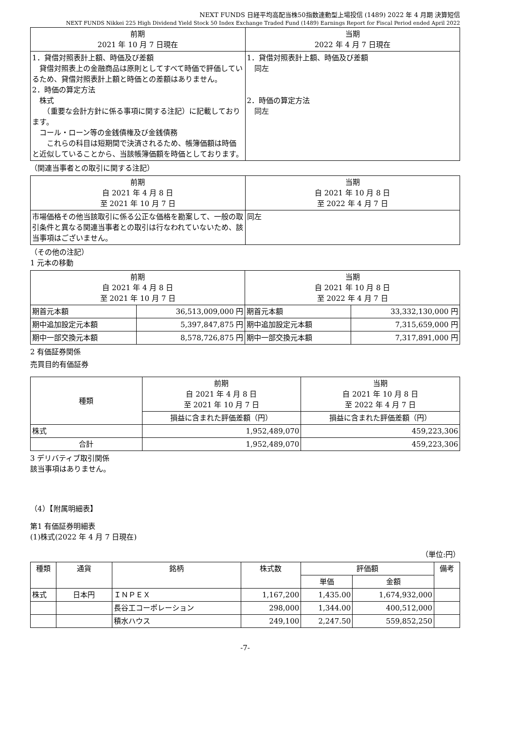NEXT FUNDS 日経平均高配当株50指数連動型上場投信 (1489) 2022 年 4 月期 決算短信
NEXT FUNDS Nikkei 225 High Dividend Yield Stock 50 Index Exchange Traded Fund (1489) Earnings Report for Fiscal Period ended April 2022
| 前期 2021 年 10 月 7 日現在 | 当期 2022 年 4 月 7 日現在 |
| --- | --- |
| 1．貸借対照表計上額、時価及び差額 貸借対照表上の金融商品は原則としてすべて時価で評価しているため、貸借対照表計上額と時価との差額はありません。 2．時価の算定方法 株式 （重要な会計方針に係る事項に関する注記）に記載しております。 コール・ローン等の金銭債権及び金銭債務 これらの科目は短期間で決済されるため、帳簿価額は時価と近似していることから、当該帳簿価額を時価としております。 | 1．貸借対照表計上額、時価及び差額 同左 2．時価の算定方法 同左 |
（関連当事者との取引に関する注記）
| 前期 自 2021 年 4 月 8 日 至 2021 年 10 月 7 日 | 当期 自 2021 年 10 月 8 日 至 2022 年 4 月 7 日 |
| --- | --- |
| 市場価格その他当該取引に係る公正な価格を勘案して、一般の取引条件と異なる関連当事者との取引は行なわれていないため、該当事項はございません。 | 同左 |
（その他の注記）
1 元本の移動
| 前期 自 2021 年 4 月 8 日 至 2021 年 10 月 7 日 | | 当期 自 2021 年 10 月 8 日 至 2022 年 4 月 7 日 | |
| --- | --- | --- | --- |
| 期首元本額 | 36,513,009,000 円 | 期首元本額 | 33,332,130,000 円 |
| 期中追加設定元本額 | 5,397,847,875 円 | 期中追加設定元本額 | 7,315,659,000 円 |
| 期中一部交換元本額 | 8,578,726,875 円 | 期中一部交換元本額 | 7,317,891,000 円 |
2 有価証券関係
売買目的有価証券
| 種類 | 前期 自 2021 年 4 月 8 日 至 2021 年 10 月 7 日 | 当期 自 2021 年 10 月 8 日 至 2022 年 4 月 7 日 |
| --- | --- | --- |
| | 損益に含まれた評価差額（円） | 損益に含まれた評価差額（円） |
| 株式 | 1,952,489,070 | 459,223,306 |
| 合計 | 1,952,489,070 | 459,223,306 |
3 デリバティブ取引関係
該当事項はありません。
（4）【附属明細表】
第1 有価証券明細表
(1)株式(2022 年 4 月 7 日現在)
（単位:円）
| 種類 | 通貨 | 銘柄 | 株式数 | 評価額 | | 備考 |
| --- | --- | --- | --- | --- | --- | --- |
| | | | | 単価 | 金額 | |
| 株式 | 日本円 | ＩＮＰＥＸ | 1,167,200 | 1,435.00 | 1,674,932,000 | |
| | | 長谷工コーポレーション | 298,000 | 1,344.00 | 400,512,000 | |
| | | 積水ハウス | 249,100 | 2,247.50 | 559,852,250 | |
-7-